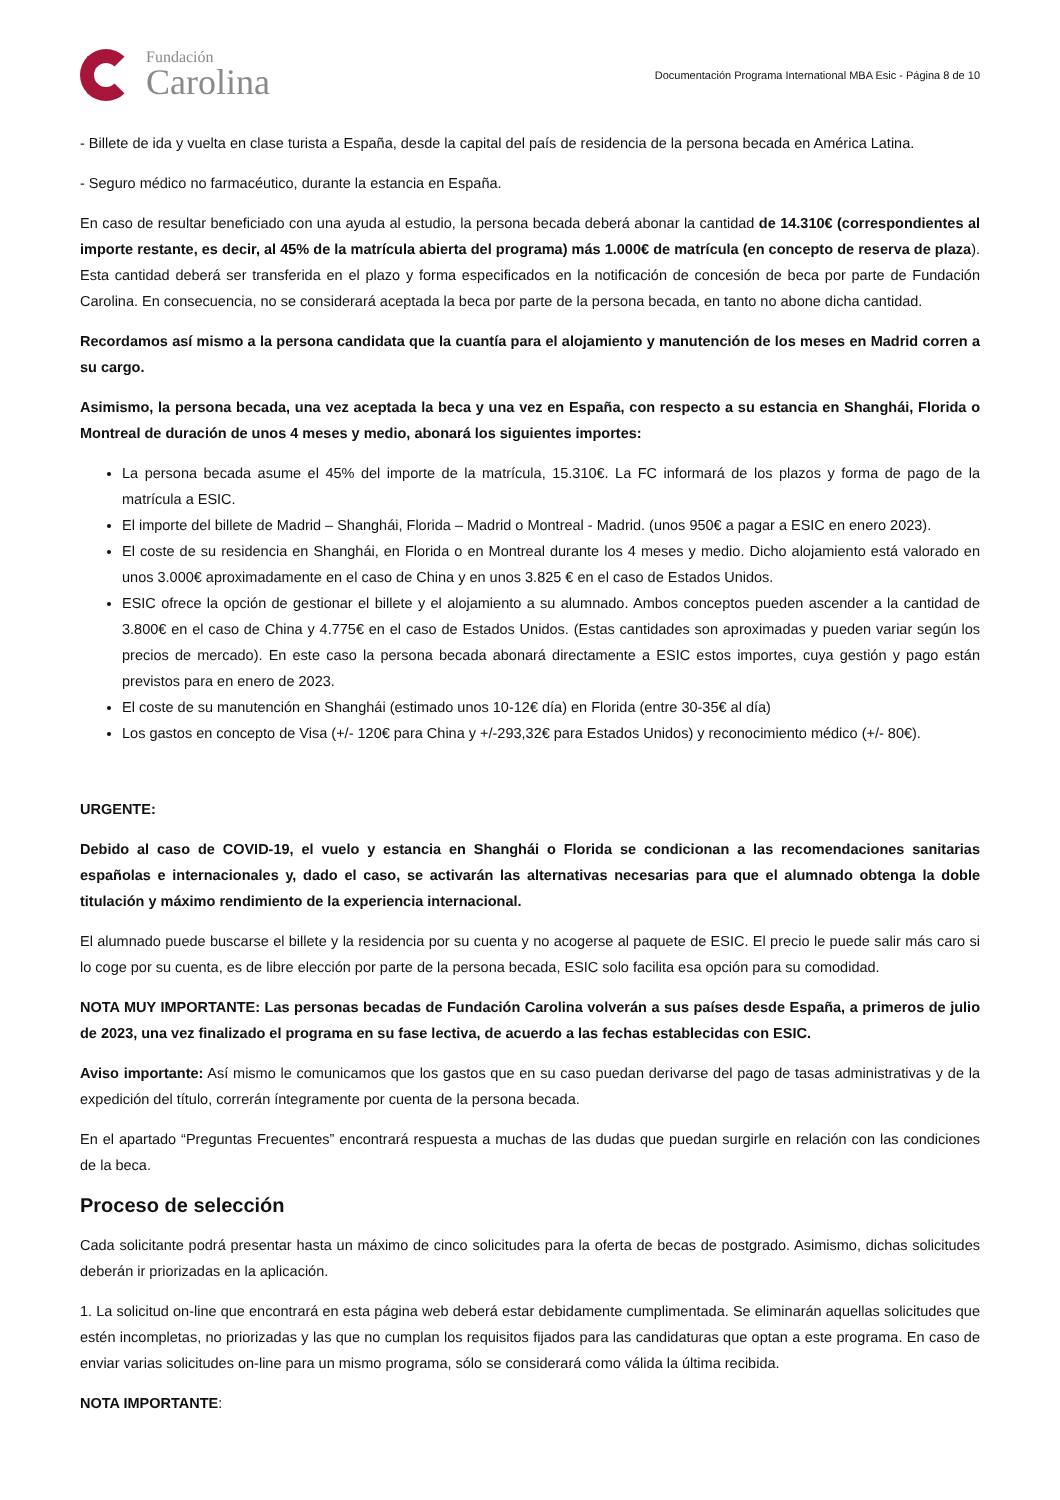Fundación
Carolina
Documentación Programa International MBA Esic - Página 8 de 10
- Billete de ida y vuelta en clase turista a España, desde la capital del país de residencia de la persona becada en América Latina.
- Seguro médico no farmacéutico, durante la estancia en España.
En caso de resultar beneficiado con una ayuda al estudio, la persona becada deberá abonar la cantidad de 14.310€ (correspondientes al importe restante, es decir, al 45% de la matrícula abierta del programa) más 1.000€ de matrícula (en concepto de reserva de plaza). Esta cantidad deberá ser transferida en el plazo y forma especificados en la notificación de concesión de beca por parte de Fundación Carolina. En consecuencia, no se considerará aceptada la beca por parte de la persona becada, en tanto no abone dicha cantidad.
Recordamos así mismo a la persona candidata que la cuantía para el alojamiento y manutención de los meses en Madrid corren a su cargo.
Asimismo, la persona becada, una vez aceptada la beca y una vez en España, con respecto a su estancia en Shanghái, Florida o Montreal de duración de unos 4 meses y medio, abonará los siguientes importes:
La persona becada asume el 45% del importe de la matrícula, 15.310€. La FC informará de los plazos y forma de pago de la matrícula a ESIC.
El importe del billete de Madrid – Shanghái, Florida – Madrid o Montreal - Madrid. (unos 950€ a pagar a ESIC en enero 2023).
El coste de su residencia en Shanghái, en Florida o en Montreal durante los 4 meses y medio. Dicho alojamiento está valorado en unos 3.000€ aproximadamente en el caso de China y en unos 3.825 € en el caso de Estados Unidos.
ESIC ofrece la opción de gestionar el billete y el alojamiento a su alumnado. Ambos conceptos pueden ascender a la cantidad de 3.800€ en el caso de China y 4.775€ en el caso de Estados Unidos. (Estas cantidades son aproximadas y pueden variar según los precios de mercado). En este caso la persona becada abonará directamente a ESIC estos importes, cuya gestión y pago están previstos para en enero de 2023.
El coste de su manutención en Shanghái (estimado unos 10-12€ día) en Florida (entre 30-35€ al día)
Los gastos en concepto de Visa (+/- 120€ para China y +/-293,32€ para Estados Unidos) y reconocimiento médico (+/- 80€).
URGENTE:
Debido al caso de COVID-19, el vuelo y estancia en Shanghái o Florida se condicionan a las recomendaciones sanitarias españolas e internacionales y, dado el caso, se activarán las alternativas necesarias para que el alumnado obtenga la doble titulación y máximo rendimiento de la experiencia internacional.
El alumnado puede buscarse el billete y la residencia por su cuenta y no acogerse al paquete de ESIC. El precio le puede salir más caro si lo coge por su cuenta, es de libre elección por parte de la persona becada, ESIC solo facilita esa opción para su comodidad.
NOTA MUY IMPORTANTE: Las personas becadas de Fundación Carolina volverán a sus países desde España, a primeros de julio de 2023, una vez finalizado el programa en su fase lectiva, de acuerdo a las fechas establecidas con ESIC.
Aviso importante: Así mismo le comunicamos que los gastos que en su caso puedan derivarse del pago de tasas administrativas y de la expedición del título, correrán íntegramente por cuenta de la persona becada.
En el apartado “Preguntas Frecuentes” encontrará respuesta a muchas de las dudas que puedan surgirle en relación con las condiciones de la beca.
Proceso de selección
Cada solicitante podrá presentar hasta un máximo de cinco solicitudes para la oferta de becas de postgrado. Asimismo, dichas solicitudes deberán ir priorizadas en la aplicación.
1. La solicitud on-line que encontrará en esta página web deberá estar debidamente cumplimentada. Se eliminarán aquellas solicitudes que estén incompletas, no priorizadas y las que no cumplan los requisitos fijados para las candidaturas que optan a este programa. En caso de enviar varias solicitudes on-line para un mismo programa, sólo se considerará como válida la última recibida.
NOTA IMPORTANTE: